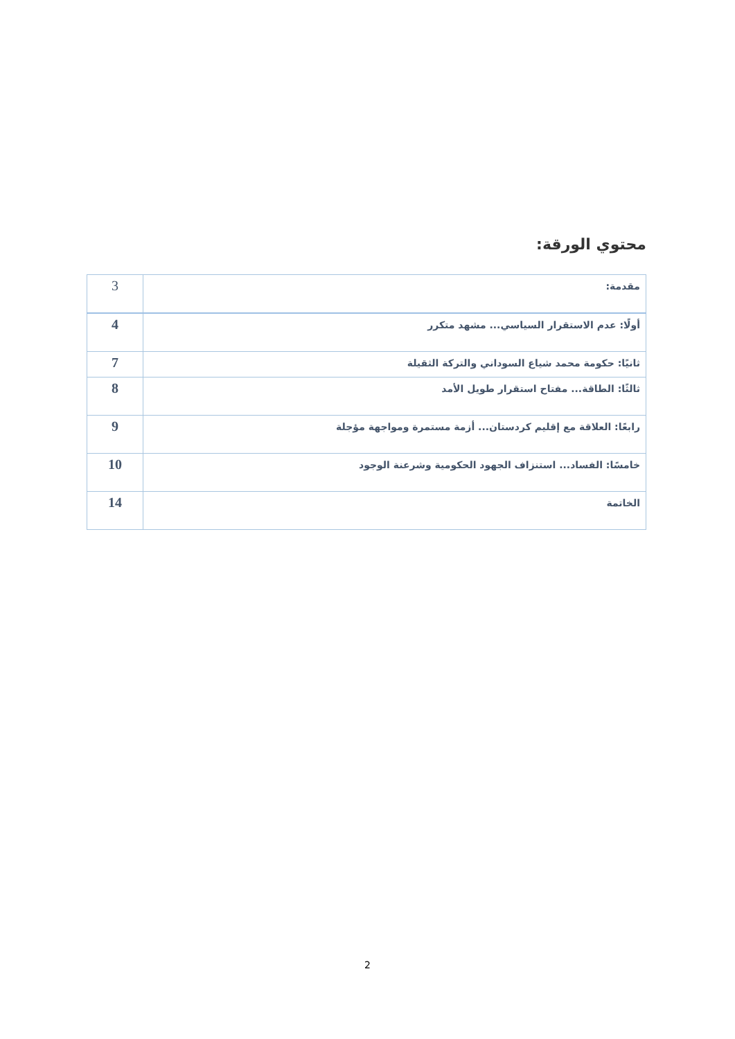محتوي الورقة:
| مقدمة: | 3 |
| أولًا: عدم الاستقرار السياسي... مشهد متكرر | 4 |
| ثانيًا: حكومة محمد شياع السوداني والتركة الثقيلة | 7 |
| ثالثًا: الطاقة... مفتاح استقرار طويل الأمد | 8 |
| رابعًا: العلاقة مع إقليم كردستان... أزمة مستمرة ومواجهة مؤجلة | 9 |
| خامسًا: الفساد... استنزاف الجهود الحكومية وشرعنة الوجود | 10 |
| الخاتمة | 14 |
2